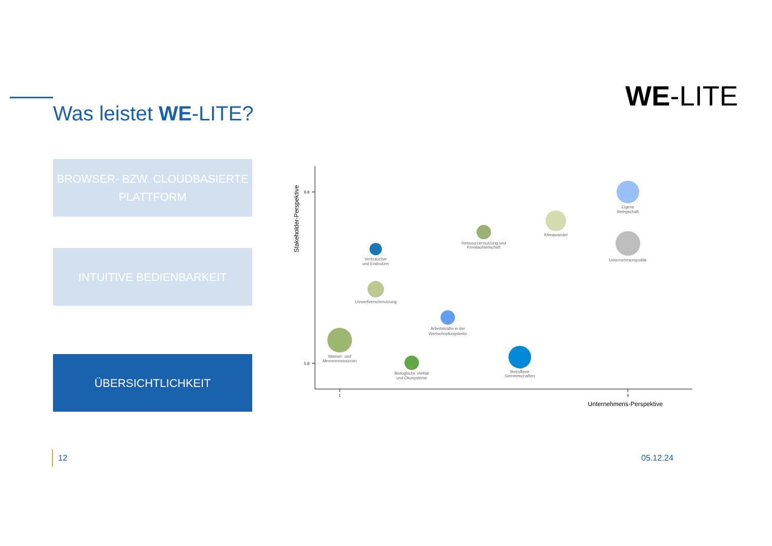WE-LITE
Was leistet WE-LITE?
BROWSER- BZW. CLOUDBASIERTE
PLATTFORM
INTUITIVE BEDIENBARKEIT
ÜBERSICHTLICHKEIT
8.8
5.8
1
9
Unternehmens-Perspektive
Stakeholder-Perspektive
Eigene
Belegschaft
Klimawandel
Ressourcennutzung und
Kreislaufwirtschaft
Unternehmenspolitik
Verbraucher
und Endnutzer
Umweltverschmutzung
Arbeitskräfte in der
Wertschöpfungskette
Wasser- und
Meeresressourcen
Biologische Vielfalt
und Ökosysteme
Betroffene
Gemeinschaften
12 05.12.24